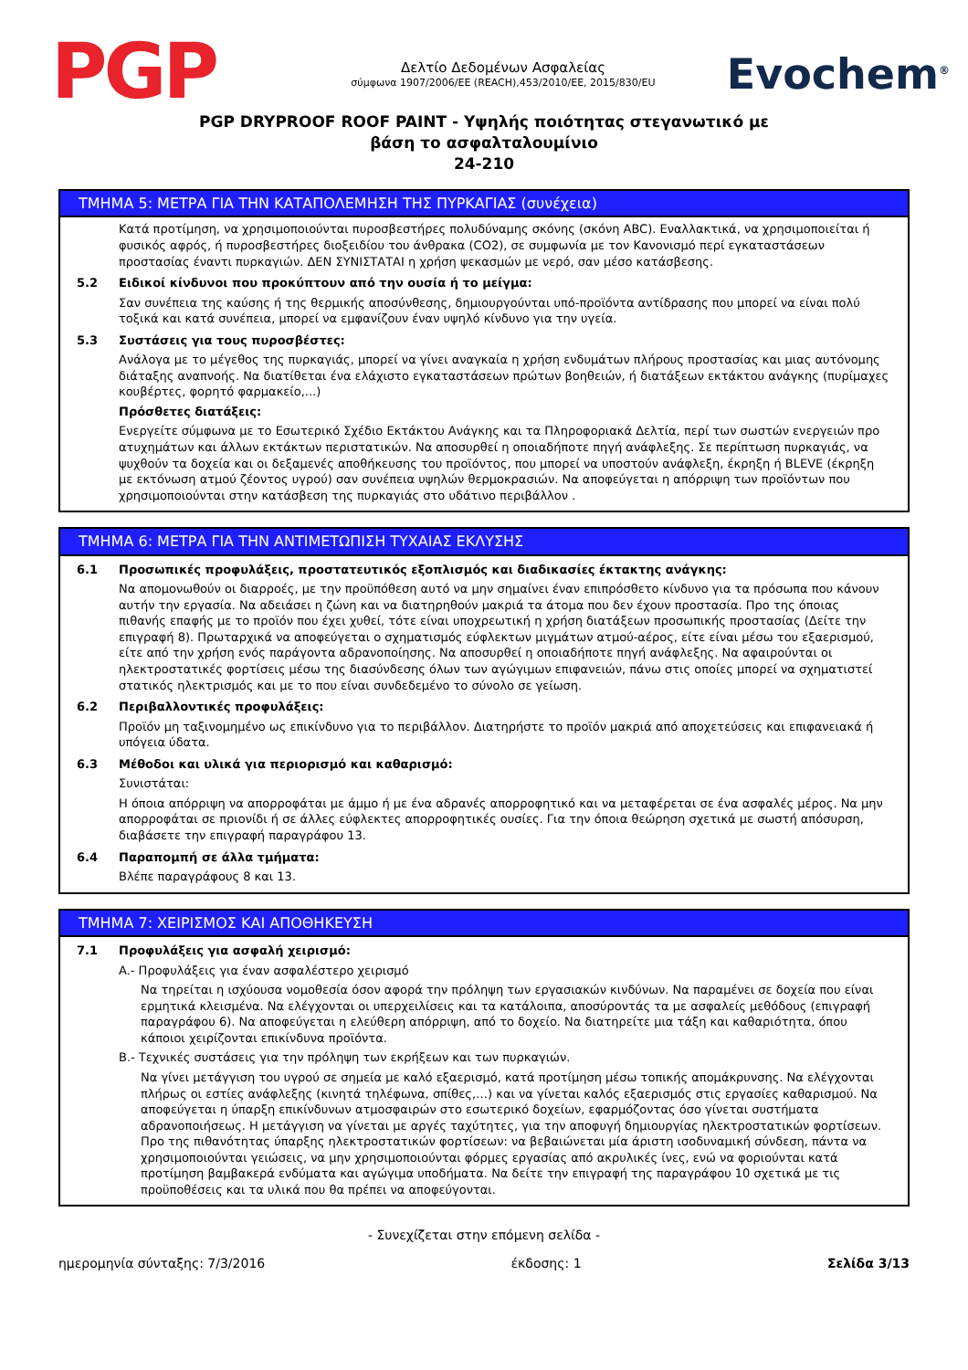PGP
Δελτίο Δεδομένων Ασφαλείας
σύμφωνα 1907/2006/EE (REACH),453/2010/EE, 2015/830/EU
Evochem<sup>®</sup>
PGP DRYPROOF ROOF PAINT - Υψηλής ποιότητας στεγανωτικό με
βάση το ασφαλταλουμίνιο
24-210
ΤΜΗΜΑ 5: ΜΕΤΡΑ ΓΙΑ ΤΗΝ ΚΑΤΑΠΟΛΕΜΗΣΗ ΤΗΣ ΠΥΡΚΑΓΙΑΣ (συνέχεια)
Κατά προτίμηση, να χρησιμοποιούνται πυροσβεστήρες πολυδύναμης σκόνης (σκόνη ABC). Εναλλακτικά, να χρησιμοποιείται ή φυσικός αφρός, ή πυροσβεστήρες διοξειδίου του άνθρακα (CO2), σε συμφωνία με τον Κανονισμό περί εγκαταστάσεων προστασίας έναντι πυρκαγιών. ΔΕΝ ΣΥΝΙΣΤΑΤΑΙ η χρήση ψεκασμών με νερό, σαν μέσο κατάσβεσης.
5.2 Ειδικοί κίνδυνοι που προκύπτουν από την ουσία ή το μείγμα:
Σαν συνέπεια της καύσης ή της θερμικής αποσύνθεσης, δημιουργούνται υπό-προϊόντα αντίδρασης που μπορεί να είναι πολύ τοξικά και κατά συνέπεια, μπορεί να εμφανίζουν έναν υψηλό κίνδυνο για την υγεία.
5.3 Συστάσεις για τους πυροσβέστες:
Ανάλογα με το μέγεθος της πυρκαγιάς, μπορεί να γίνει αναγκαία η χρήση ενδυμάτων πλήρους προστασίας και μιας αυτόνομης διάταξης αναπνοής. Να διατίθεται ένα ελάχιστο εγκαταστάσεων πρώτων βοηθειών, ή διατάξεων εκτάκτου ανάγκης (πυρίμαχες κουβέρτες, φορητό φαρμακείο,...)
Πρόσθετες διατάξεις:
Ενεργείτε σύμφωνα με το Εσωτερικό Σχέδιο Εκτάκτου Ανάγκης και τα Πληροφοριακά Δελτία, περί των σωστών ενεργειών προ ατυχημάτων και άλλων εκτάκτων περιστατικών. Να αποσυρθεί η οποιαδήποτε πηγή ανάφλεξης. Σε περίπτωση πυρκαγιάς, να ψυχθούν τα δοχεία και οι δεξαμενές αποθήκευσης του προϊόντος, που μπορεί να υποστούν ανάφλεξη, έκρηξη ή BLEVE (έκρηξη με εκτόνωση ατμού ζέοντος υγρού) σαν συνέπεια υψηλών θερμοκρασιών. Να αποφεύγεται η απόρριψη των προϊόντων που χρησιμοποιούνται στην κατάσβεση της πυρκαγιάς στο υδάτινο περιβάλλον .
ΤΜΗΜΑ 6: ΜΕΤΡΑ ΓΙΑ ΤΗΝ ΑΝΤΙΜΕΤΩΠΙΣΗ ΤΥΧΑΙΑΣ ΕΚΛΥΣΗΣ
6.1 Προσωπικές προφυλάξεις, προστατευτικός εξοπλισμός και διαδικασίες έκτακτης ανάγκης:
Να απομονωθούν οι διαρροές, με την προϋπόθεση αυτό να μην σημαίνει έναν επιπρόσθετο κίνδυνο για τα πρόσωπα που κάνουν αυτήν την εργασία. Να αδειάσει η ζώνη και να διατηρηθούν μακριά τα άτομα που δεν έχουν προστασία. Προ της όποιας πιθανής επαφής με το προϊόν που έχει χυθεί, τότε είναι υποχρεωτική η χρήση διατάξεων προσωπικής προστασίας (Δείτε την επιγραφή 8). Πρωταρχικά να αποφεύγεται ο σχηματισμός εύφλεκτων μιγμάτων ατμού-αέρος, είτε είναι μέσω του εξαερισμού, είτε από την χρήση ενός παράγοντα αδρανοποίησης. Να αποσυρθεί η οποιαδήποτε πηγή ανάφλεξης. Να αφαιρούνται οι ηλεκτροστατικές φορτίσεις μέσω της διασύνδεσης όλων των αγώγιμων επιφανειών, πάνω στις οποίες μπορεί να σχηματιστεί στατικός ηλεκτρισμός και με το που είναι συνδεδεμένο το σύνολο σε γείωση.
6.2 Περιβαλλοντικές προφυλάξεις:
Προϊόν μη ταξινομημένο ως επικίνδυνο για το περιβάλλον. Διατηρήστε το προϊόν μακριά από αποχετεύσεις και επιφανειακά ή υπόγεια ύδατα.
6.3 Μέθοδοι και υλικά για περιορισμό και καθαρισμό:
Συνιστάται:
Η όποια απόρριψη να απορροφάται με άμμο ή με ένα αδρανές απορροφητικό και να μεταφέρεται σε ένα ασφαλές μέρος. Να μην απορροφάται σε πριονίδι ή σε άλλες εύφλεκτες απορροφητικές ουσίες. Για την όποια θεώρηση σχετικά με σωστή απόσυρση, διαβάσετε την επιγραφή παραγράφου 13.
6.4 Παραπομπή σε άλλα τμήματα:
Βλέπε παραγράφους 8 και 13.
ΤΜΗΜΑ 7: ΧΕΙΡΙΣΜΟΣ ΚΑΙ ΑΠΟΘΗΚΕΥΣΗ
7.1 Προφυλάξεις για ασφαλή χειρισμό:
A.- Προφυλάξεις για έναν ασφαλέστερο χειρισμό
Να τηρείται η ισχύουσα νομοθεσία όσον αφορά την πρόληψη των εργασιακών κινδύνων. Να παραμένει σε δοχεία που είναι ερμητικά κλεισμένα. Να ελέγχονται οι υπερχειλίσεις και τα κατάλοιπα, αποσύροντάς τα με ασφαλείς μεθόδους (επιγραφή παραγράφου 6). Να αποφεύγεται η ελεύθερη απόρριψη, από το δοχείο. Να διατηρείτε μια τάξη και καθαριότητα, όπου κάποιοι χειρίζονται επικίνδυνα προϊόντα.
B.- Τεχνικές συστάσεις για την πρόληψη των εκρήξεων και των πυρκαγιών.
Να γίνει μετάγγιση του υγρού σε σημεία με καλό εξαερισμό, κατά προτίμηση μέσω τοπικής απομάκρυνσης. Να ελέγχονται πλήρως οι εστίες ανάφλεξης (κινητά τηλέφωνα, σπίθες,…) και να γίνεται καλός εξαερισμός στις εργασίες καθαρισμού. Να αποφεύγεται η ύπαρξη επικίνδυνων ατμοσφαιρών στο εσωτερικό δοχείων, εφαρμόζοντας όσο γίνεται συστήματα αδρανοποιήσεως. Η μετάγγιση να γίνεται με αργές ταχύτητες, για την αποφυγή δημιουργίας ηλεκτροστατικών φορτίσεων. Προ της πιθανότητας ύπαρξης ηλεκτροστατικών φορτίσεων: να βεβαιώνεται μία άριστη ισοδυναμική σύνδεση, πάντα να χρησιμοποιούνται γειώσεις, να μην χρησιμοποιούνται φόρμες εργασίας από ακρυλικές ίνες, ενώ να φοριούνται κατά προτίμηση βαμβακερά ενδύματα και αγώγιμα υποδήματα. Να δείτε την επιγραφή της παραγράφου 10 σχετικά με τις προϋποθέσεις και τα υλικά που θα πρέπει να αποφεύγονται.
- Συνεχίζεται στην επόμενη σελίδα -
ημερομηνία σύνταξης: 7/3/2016 έκδοσης: 1 Σελίδα 3/13